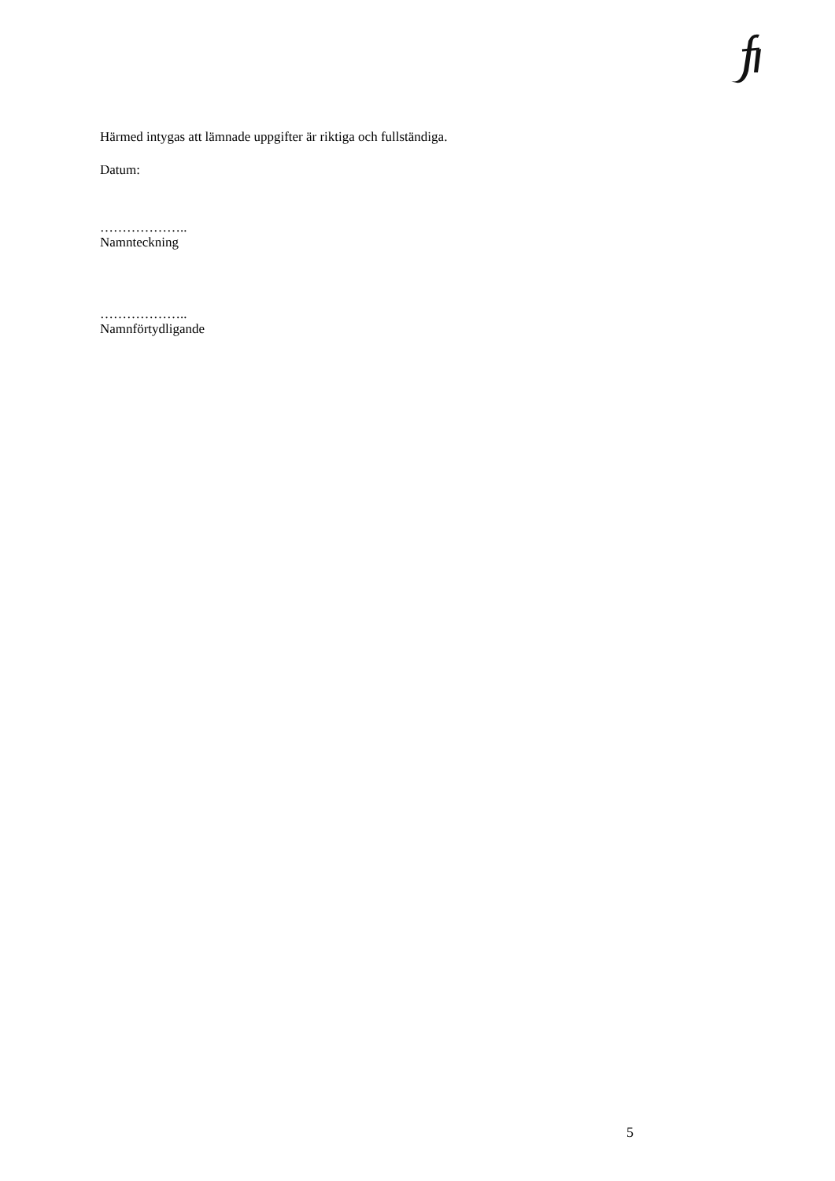Härmed intygas att lämnade uppgifter är riktiga och fullständiga.
Datum:
………………..
Namnteckning
………………..
Namnförtydligande
5